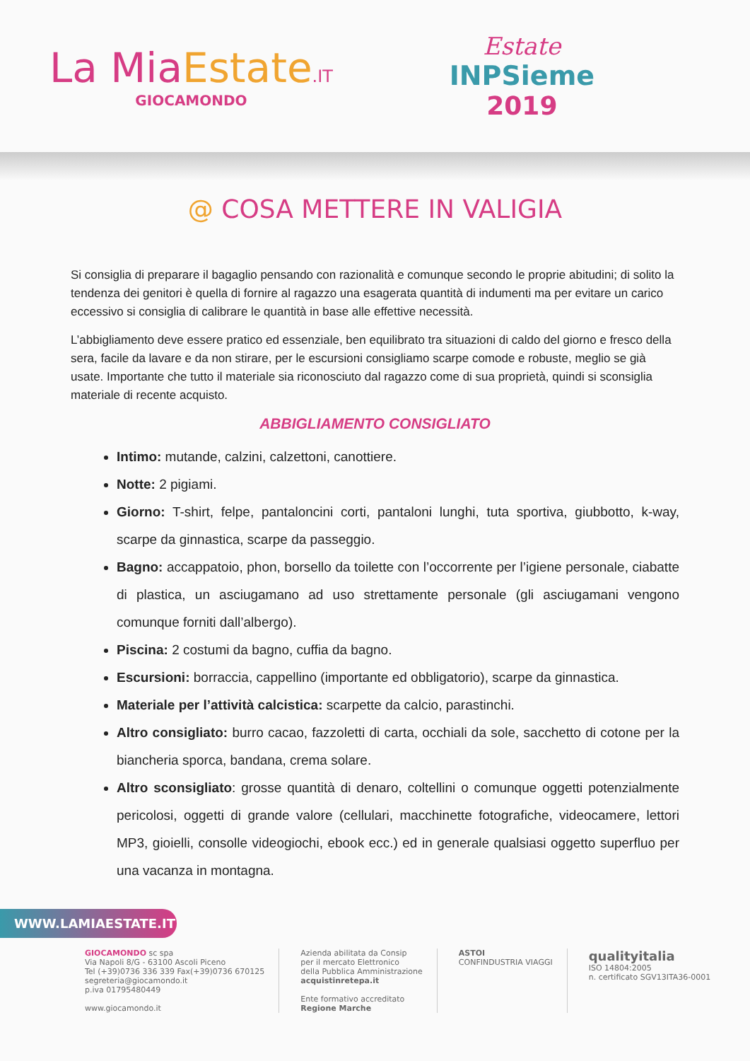La Mia Estate.IT
GIOCAMONDO
Estate
INPSieme
2019
@ COSA METTERE IN VALIGIA
Si consiglia di preparare il bagaglio pensando con razionalità e comunque secondo le proprie abitudini; di solito la tendenza dei genitori è quella di fornire al ragazzo una esagerata quantità di indumenti ma per evitare un carico eccessivo si consiglia di calibrare le quantità in base alle effettive necessità.
L’abbigliamento deve essere pratico ed essenziale, ben equilibrato tra situazioni di caldo del giorno e fresco della sera, facile da lavare e da non stirare, per le escursioni consigliamo scarpe comode e robuste, meglio se già usate. Importante che tutto il materiale sia riconosciuto dal ragazzo come di sua proprietà, quindi si sconsiglia materiale di recente acquisto.
ABBIGLIAMENTO CONSIGLIATO
Intimo: mutande, calzini, calzettoni, canottiere.
Notte: 2 pigiami.
Giorno: T-shirt, felpe, pantaloncini corti, pantaloni lunghi, tuta sportiva, giubbotto, k-way, scarpe da ginnastica, scarpe da passeggio.
Bagno: accappatoio, phon, borsello da toilette con l’occorrente per l’igiene personale, ciabatte di plastica, un asciugamano ad uso strettamente personale (gli asciugamani vengono comunque forniti dall’albergo).
Piscina: 2 costumi da bagno, cuffia da bagno.
Escursioni: borraccia, cappellino (importante ed obbligatorio), scarpe da ginnastica.
Materiale per l’attività calcistica: scarpette da calcio, parastinchi.
Altro consigliato: burro cacao, fazzoletti di carta, occhiali da sole, sacchetto di cotone per la biancheria sporca, bandana, crema solare.
Altro sconsigliato: grosse quantità di denaro, coltellini o comunque oggetti potenzialmente pericolosi, oggetti di grande valore (cellulari, macchinette fotografiche, videocamere, lettori MP3, gioielli, consolle videogiochi, ebook ecc.) ed in generale qualsiasi oggetto superfluo per una vacanza in montagna.
WWW.LAMIAESTATE.IT
GIOCAMONDO sc spa
Via Napoli 8/G - 63100 Ascoli Piceno
Tel (+39)0736 336 339 Fax(+39)0736 670125
segreteria@giocamondo.it
p.iva 01795480449
www.giocamondo.it
Azienda abilitata da Consip
per il mercato Elettronico
della Pubblica Amministrazione
acquistinretepa.it
Ente formativo accreditato
Regione Marche
ASTOI
CONFINDUSTRIA VIAGGI
qualityitalia
ISO 14804:2005
n. certificato SGV13ITA36-0001